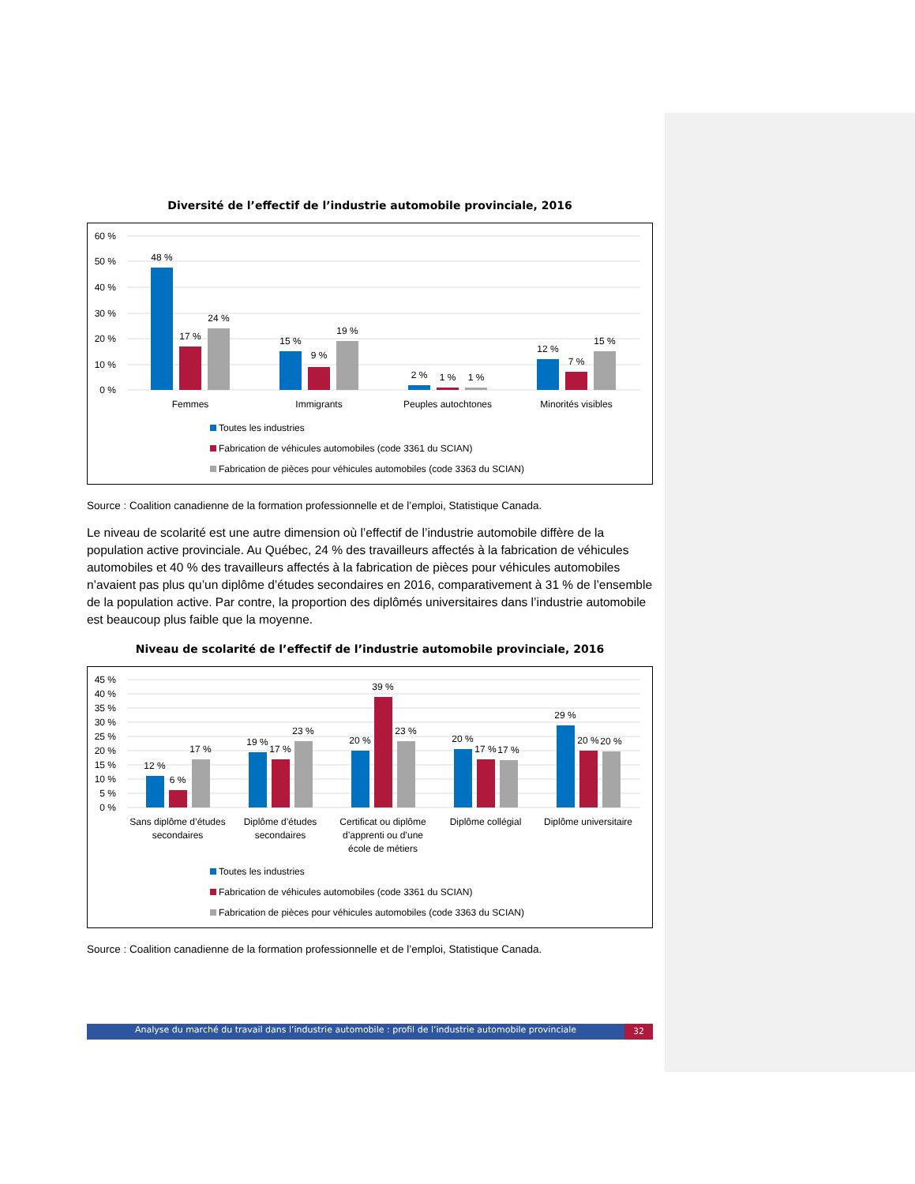Diversité de l’effectif de l’industrie automobile provinciale, 2016
60 %
50 %
40 %
30 %
20 %
10 %
0 %
48 %
17 %
24 %
15 %
9 %
19 %
2 %
1 %
1 %
12 %
7 %
15 %
Femmes
Immigrants
Peuples autochtones
Minorités visibles
Toutes les industries
Fabrication de véhicules automobiles (code 3361 du SCIAN)
Fabrication de pièces pour véhicules automobiles (code 3363 du SCIAN)
Source : Coalition canadienne de la formation professionnelle et de l’emploi, Statistique Canada.
Le niveau de scolarité est une autre dimension où l’effectif de l’industrie automobile diffère de la population active provinciale. Au Québec, 24 % des travailleurs affectés à la fabrication de véhicules automobiles et 40 % des travailleurs affectés à la fabrication de pièces pour véhicules automobiles n’avaient pas plus qu’un diplôme d’études secondaires en 2016, comparativement à 31 % de l’ensemble de la population active. Par contre, la proportion des diplômés universitaires dans l’industrie automobile est beaucoup plus faible que la moyenne.
Niveau de scolarité de l’effectif de l’industrie automobile provinciale, 2016
45 %
40 %
35 %
30 %
25 %
20 %
15 %
10 %
5 %
0 %
12 %
6 %
17 %
19 %
17 %
23 %
20 %
39 %
23 %
20 %
17 %
17 %
29 %
20 %
20 %
Sans diplôme d’études
secondaires
Diplôme d’études
secondaires
Certificat ou diplôme
d’apprenti ou d’une
école de métiers
Diplôme collégial
Diplôme universitaire
Toutes les industries
Fabrication de véhicules automobiles (code 3361 du SCIAN)
Fabrication de pièces pour véhicules automobiles (code 3363 du SCIAN)
Source : Coalition canadienne de la formation professionnelle et de l’emploi, Statistique Canada.
Analyse du marché du travail dans l’industrie automobile : profil de l’industrie automobile provinciale 32